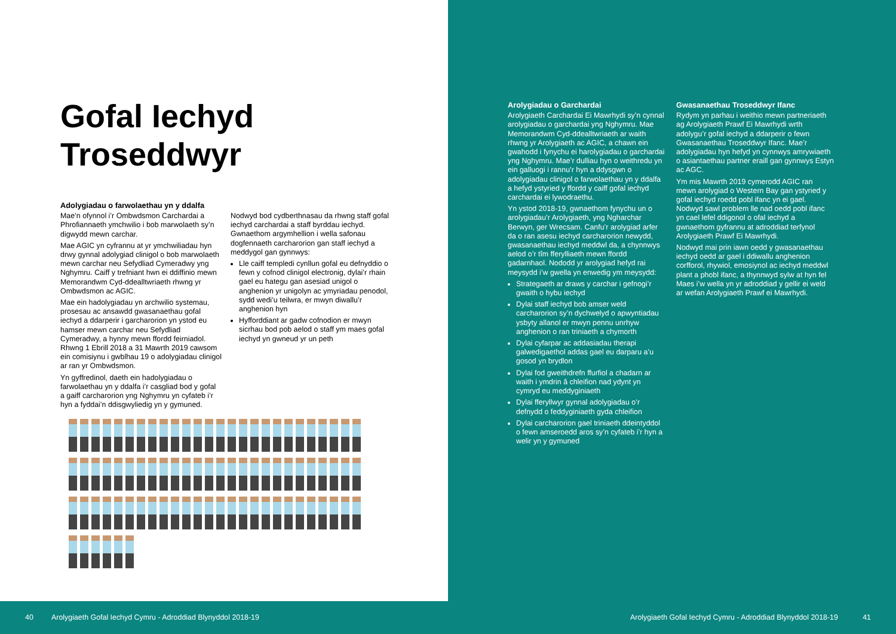Gofal Iechyd
Troseddwyr
Adolygiadau o farwolaethau yn y ddalfa
Mae’n ofynnol i’r Ombwdsmon Carchardai a Phrofiannaeth ymchwilio i bob marwolaeth sy’n digwydd mewn carchar.
Mae AGIC yn cyfrannu at yr ymchwiliadau hyn drwy gynnal adolygiad clinigol o bob marwolaeth mewn carchar neu Sefydliad Cymeradwy yng Nghymru. Caiff y trefniant hwn ei ddiffinio mewn Memorandwm Cyd-ddealltwriaeth rhwng yr Ombwdsmon ac AGIC.
Mae ein hadolygiadau yn archwilio systemau, prosesau ac ansawdd gwasanaethau gofal iechyd a ddarperir i garcharorion yn ystod eu hamser mewn carchar neu Sefydliad Cymeradwy, a hynny mewn ffordd feirniadol. Rhwng 1 Ebrill 2018 a 31 Mawrth 2019 cawsom ein comisiynu i gwblhau 19 o adolygiadau clinigol ar ran yr Ombwdsmon.
Yn gyffredinol, daeth ein hadolygiadau o farwolaethau yn y ddalfa i’r casgliad bod y gofal a gaiff carcharorion yng Nghymru yn cyfateb i’r hyn a fyddai’n ddisgwyliedig yn y gymuned.
Nodwyd bod cydberthnasau da rhwng staff gofal iechyd carchardai a staff byrddau iechyd. Gwnaethom argymhellion i wella safonau dogfennaeth carcharorion gan staff iechyd a meddygol gan gynnwys:
Lle caiff templedi cynllun gofal eu defnyddio o fewn y cofnod clinigol electronig, dylai’r rhain gael eu hategu gan asesiad unigol o anghenion yr unigolyn ac ymyriadau penodol, sydd wedi’u teilwra, er mwyn diwallu’r anghenion hyn
Hyfforddiant ar gadw cofnodion er mwyn sicrhau bod pob aelod o staff ym maes gofal iechyd yn gwneud yr un peth
Arolygiadau o Garchardai
Arolygiaeth Carchardai Ei Mawrhydi sy’n cynnal arolygiadau o garchardai yng Nghymru. Mae Memorandwm Cyd-ddealltwriaeth ar waith rhwng yr Arolygiaeth ac AGIC, a chawn ein gwahodd i fynychu ei harolygiadau o garchardai yng Nghymru. Mae’r dulliau hyn o weithredu yn ein galluogi i rannu’r hyn a ddysgwn o adolygiadau clinigol o farwolaethau yn y ddalfa a hefyd ystyried y ffordd y caiff gofal iechyd carchardai ei lywodraethu.
Yn ystod 2018-19, gwnaethom fynychu un o arolygiadau’r Arolygiaeth, yng Ngharchar Berwyn, ger Wrecsam. Canfu’r arolygiad arfer da o ran asesu iechyd carcharorion newydd, gwasanaethau iechyd meddwl da, a chynnwys aelod o’r tîm fferylliaeth mewn ffordd gadarnhaol. Nododd yr arolygiad hefyd rai meysydd i’w gwella yn enwedig ym meysydd:
Strategaeth ar draws y carchar i gefnogi’r gwaith o hybu iechyd
Dylai staff iechyd bob amser weld carcharorion sy’n dychwelyd o apwyntiadau ysbyty allanol er mwyn pennu unrhyw anghenion o ran triniaeth a chymorth
Dylai cyfarpar ac addasiadau therapi galwedigaethol addas gael eu darparu a’u gosod yn brydlon
Dylai fod gweithdrefn ffurfiol a chadarn ar waith i ymdrin â chleifion nad ydynt yn cymryd eu meddyginiaeth
Dylai fferyllwyr gynnal adolygiadau o’r defnydd o feddyginiaeth gyda chleifion
Dylai carcharorion gael triniaeth ddeintyddol o fewn amseroedd aros sy’n cyfateb i’r hyn a welir yn y gymuned
Gwasanaethau Troseddwyr Ifanc
Rydym yn parhau i weithio mewn partneriaeth ag Arolygiaeth Prawf Ei Mawrhydi wrth adolygu’r gofal iechyd a ddarperir o fewn Gwasanaethau Troseddwyr Ifanc. Mae’r adolygiadau hyn hefyd yn cynnwys amrywiaeth o asiantaethau partner eraill gan gynnwys Estyn ac AGC.
Ym mis Mawrth 2019 cymerodd AGIC ran mewn arolygiad o Western Bay gan ystyried y gofal iechyd roedd pobl ifanc yn ei gael. Nodwyd sawl problem lle nad oedd pobl ifanc yn cael lefel ddigonol o ofal iechyd a gwnaethom gyfrannu at adroddiad terfynol Arolygiaeth Prawf Ei Mawrhydi.
Nodwyd mai prin iawn oedd y gwasanaethau iechyd oedd ar gael i ddiwallu anghenion corfforol, rhywiol, emosiynol ac iechyd meddwl plant a phobl ifanc, a thynnwyd sylw at hyn fel Maes i’w wella yn yr adroddiad y gellir ei weld ar wefan Arolygiaeth Prawf ei Mawrhydi.
40 Arolygiaeth Gofal Iechyd Cymru - Adroddiad Blynyddol 2018-19 Arolygiaeth Gofal Iechyd Cymru - Adroddiad Blynyddol 2018-19 41